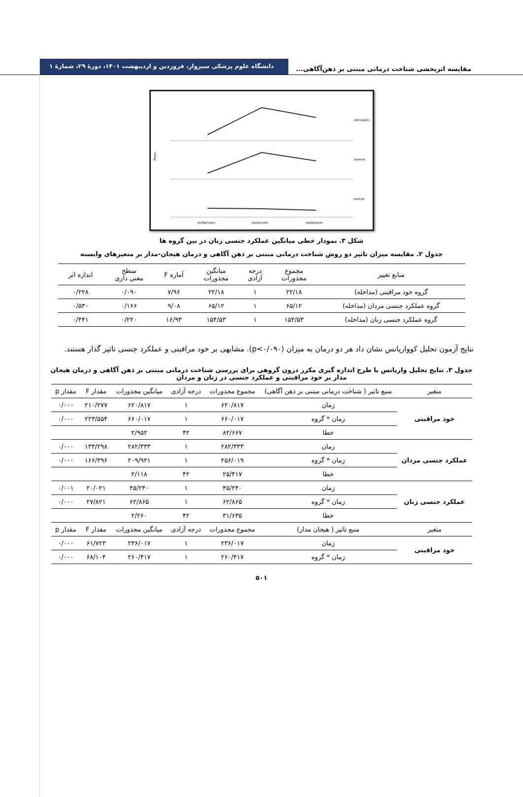مقایسه اثربخشی شناخت درمانی مبتنی بر ذهن‌آگاهی...
دانشگاه علوم پزشکی سبزوار، فروردین و اردیبهشت ۱۴۰۱، دورهٔ ۲۹، شمارهٔ ۱
Mean
pishjenszan
pasjenszan
peyjenszan
zehnagahi
darman
control
شکل ۳. نمودار خطی میانگین عملکرد جنسی زنان در بین گروه ها
جدول ۲. مقایسه میزان تاثیر دو روش شناخت درمانی مبتنی بر ذهن آگاهی و درمان هیجان-مدار بر متغیرهای وابسته
| منابع تغییر | مجموع مجذورات | درجه آزادی | میانگین مجذورات | آماره F | سطح معنی داری | اندازه اثر |
| --- | --- | --- | --- | --- | --- | --- |
| گروه خود مراقبتی (مداخله) | ۲۲/۱۸ | ۱ | ۲۲/۱۸ | ۷/۹۶ | ۰/۰۹۰ | ۰/۲۲۸ |
| گروه عملکرد جنسی مردان (مداخله) | ۶۵/۱۲ | ۱ | ۶۵/۱۲ | ۹/۰۸ | ۰/۱۶۶ | ۰/۵۳۰ |
| گروه عملکرد جنسی زنان (مداخله) | ۱۵۴/۵۳ | ۱ | ۱۵۴/۵۳ | ۱۶/۹۳ | ۰/۲۲۰ | ۰/۴۴۱ |
نتایج آزمون تحلیل کوواریانس نشان داد هر دو درمان به میزان (p<۰/۰۹۰). مشابهی بر خود مراقبتی و عملکرد جنسی تاثیر گذار هستند.
جدول ۳. نتایج تحلیل واریانس با طرح اندازه گیری مکرر درون گروهی برای بررسی شناخت درمانی مبتنی بر ذهن آگاهی و درمان هیجان مدار بر خود مراقبتی و عملکرد جنسی در زنان و مردان
| متغیر | منبع تاثیر ( شناخت درمانی مبتنی بر ذهن آگاهی) | مجموع مجذورات | درجه آزادی | میانگین مجذورات | مقدار F | مقدار p |
| --- | --- | --- | --- | --- | --- | --- |
| خود مراقبتی | زمان | ۶۲۰/۸۱۷ | ۱ | ۶۲۰/۸۱۷ | ۲۱۰/۲۷۷ | ۰/۰۰۰ |
| | زمان * گروه | ۶۶۰/۰۱۷ | ۱ | ۶۶۰/۰۱۷ | ۲۲۳/۵۵۴ | ۰/۰۰۰ |
| | خطا | ۸۲/۶۶۷ | ۴۲ | ۲/۹۵۲ | | |
| عملکرد جنسی مردان | زمان | ۲۸۲/۳۳۳ | ۱ | ۲۸۲/۳۳۳ | ۱۳۳/۲۹۸ | ۰/۰۰۰ |
| | زمان * گروه | ۲۵۶/۰۱۹ | ۱ | ۲۰۹/۹۲۱ | ۱۶۶/۳۹۶ | ۰/۰۰۰ |
| | خطا | ۲۵/۴۱۷ | ۴۲ | ۲/۱۱۸ | | |
| عملکرد جنسی زنان | زمان | ۴۵/۲۴۰ | ۱ | ۴۵/۲۴۰ | ۲۰/۰۲۱ | ۰/۰۰۱ |
| | زمان * گروه | ۶۲/۸۶۵ | ۱ | ۶۲/۸۶۵ | ۲۷/۸۲۱ | ۰/۰۰۰ |
| | خطا | ۳۱/۶۳۵ | ۴۲ | ۲/۲۶۰ | | |
| متغیر | منبع تاثیر ( هیجان مدار) | مجموع مجذورات | درجه آزادی | میانگین مجذورات | مقدار F | مقدار p |
| خود مراقبتی | زمان | ۲۳۶/۰۱۷ | ۱ | ۲۳۶/۰۱۷ | ۶۱/۷۲۳ | ۰/۰۰۰ |
| | زمان * گروه | ۲۶۰/۴۱۷ | ۱ | ۲۶۰/۴۱۷ | ۶۸/۱۰۴ | ۰/۰۰۰ |
۵۰۱